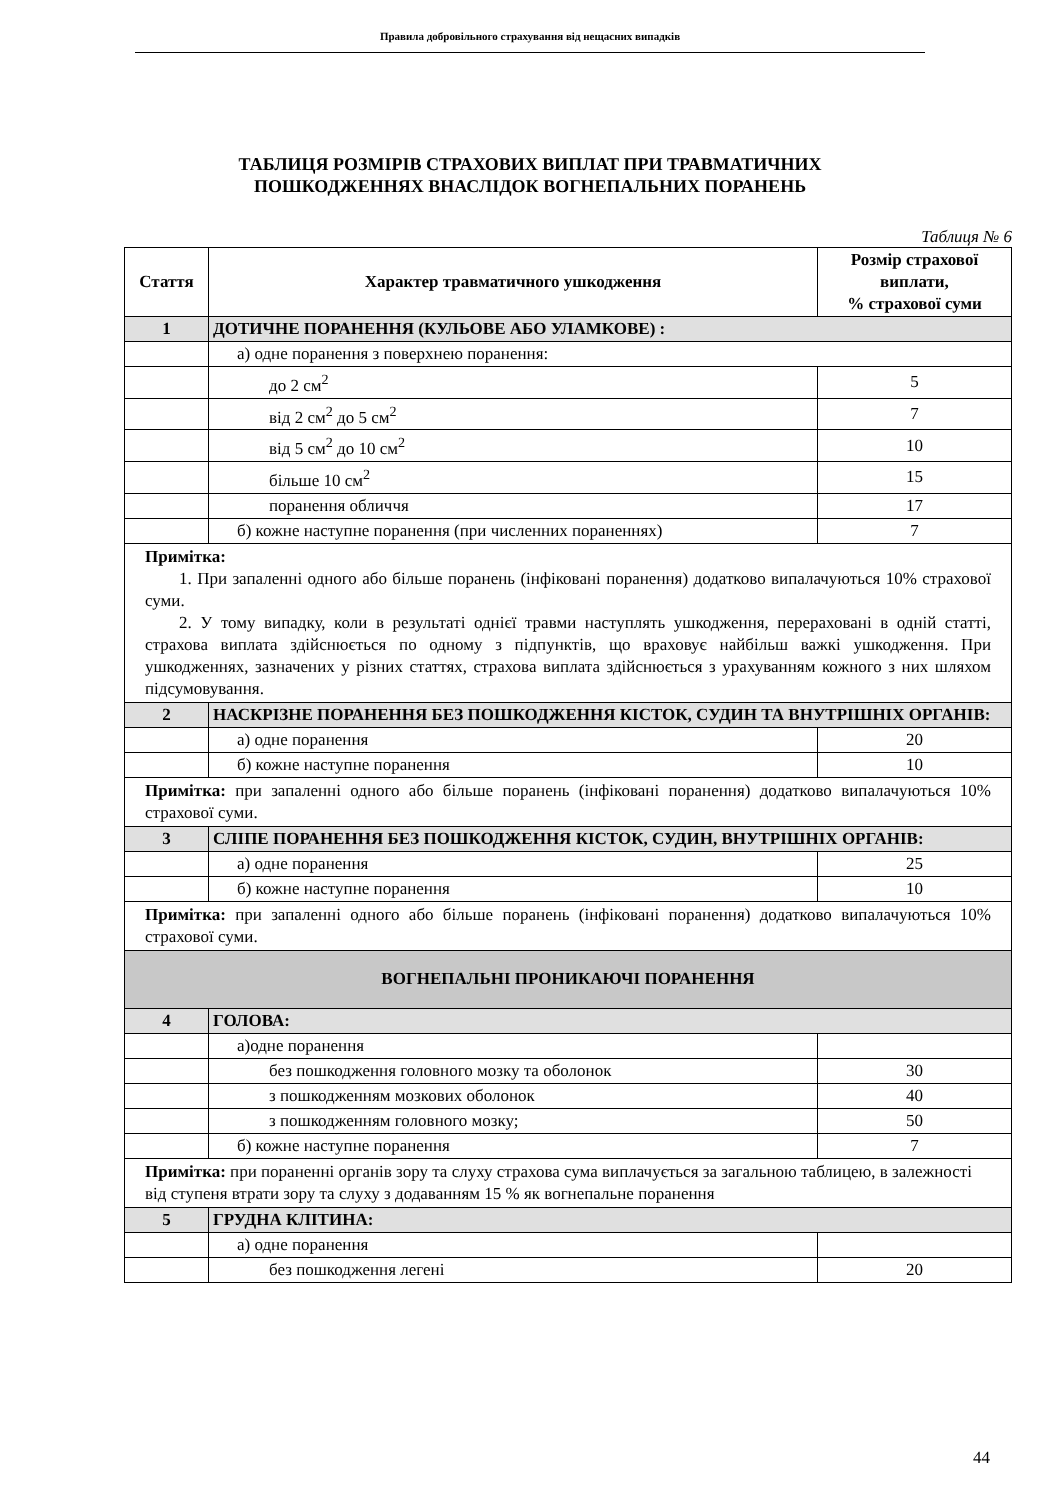Правила добровільного страхування від нещасних випадків
ТАБЛИЦЯ РОЗМІРІВ СТРАХОВИХ ВИПЛАТ ПРИ ТРАВМАТИЧНИХ
ПОШКОДЖЕННЯХ ВНАСЛІДОК ВОГНЕПАЛЬНИХ ПОРАНЕНЬ
Таблиця № 6
| Стаття | Характер травматичного ушкодження | Розмір страхової виплати, % страхової суми |
| --- | --- | --- |
| 1 | ДОТИЧНЕ ПОРАНЕННЯ (КУЛЬОВЕ АБО УЛАМКОВЕ) : | |
| | а) одне поранення з поверхнею поранення: | |
| | до 2 см<sup>2</sup> | 5 |
| | від 2 см<sup>2</sup> до 5 см<sup>2</sup> | 7 |
| | від 5 см<sup>2</sup> до 10 см<sup>2</sup> | 10 |
| | більше 10 см<sup>2</sup> | 15 |
| | поранення обличчя | 17 |
| | б) кожне наступне поранення (при численних пораненнях) | 7 |
| Примітка: 1. При запаленні одного або більше поранень (інфіковані поранення) додатково випалачуються 10% страхової суми. 2. У тому випадку, коли в результаті однієї травми наступлять ушкодження, перераховані в одній статті, страхова виплата здійснюється по одному з підпунктів, що враховує найбільш важкі ушкодження. При ушкодженнях, зазначених у різних статтях, страхова виплата здійснюється з урахуванням кожного з них шляхом підсумовування. | | |
| 2 | НАСКРІЗНЕ ПОРАНЕННЯ БЕЗ ПОШКОДЖЕННЯ КІСТОК, СУДИН ТА ВНУТРІШНІХ ОРГАНІВ: | |
| | а) одне поранення | 20 |
| | б) кожне наступне поранення | 10 |
| Примітка: при запаленні одного або більше поранень (інфіковані поранення) додатково випалачуються 10% страхової суми. | | |
| 3 | СЛІПЕ ПОРАНЕННЯ БЕЗ ПОШКОДЖЕННЯ КІСТОК, СУДИН, ВНУТРІШНІХ ОРГАНІВ: | |
| | а) одне поранення | 25 |
| | б) кожне наступне поранення | 10 |
| Примітка: при запаленні одного або більше поранень (інфіковані поранення) додатково випалачуються 10% страхової суми. | | |
| ВОГНЕПАЛЬНІ ПРОНИКАЮЧІ ПОРАНЕННЯ | | |
| 4 | ГОЛОВА: | |
| | а)одне поранення | |
| | без пошкодження головного мозку та оболонок | 30 |
| | з пошкодженням мозкових оболонок | 40 |
| | з пошкодженням головного мозку; | 50 |
| | б) кожне наступне поранення | 7 |
| Примітка: при пораненні органів зору та слуху страхова сума виплачується за загальною таблицею, в залежності від ступеня втрати зору та слуху з додаванням 15 % як вогнепальне поранення | | |
| 5 | ГРУДНА КЛІТИНА: | |
| | а) одне поранення | |
| | без пошкодження легені | 20 |
44